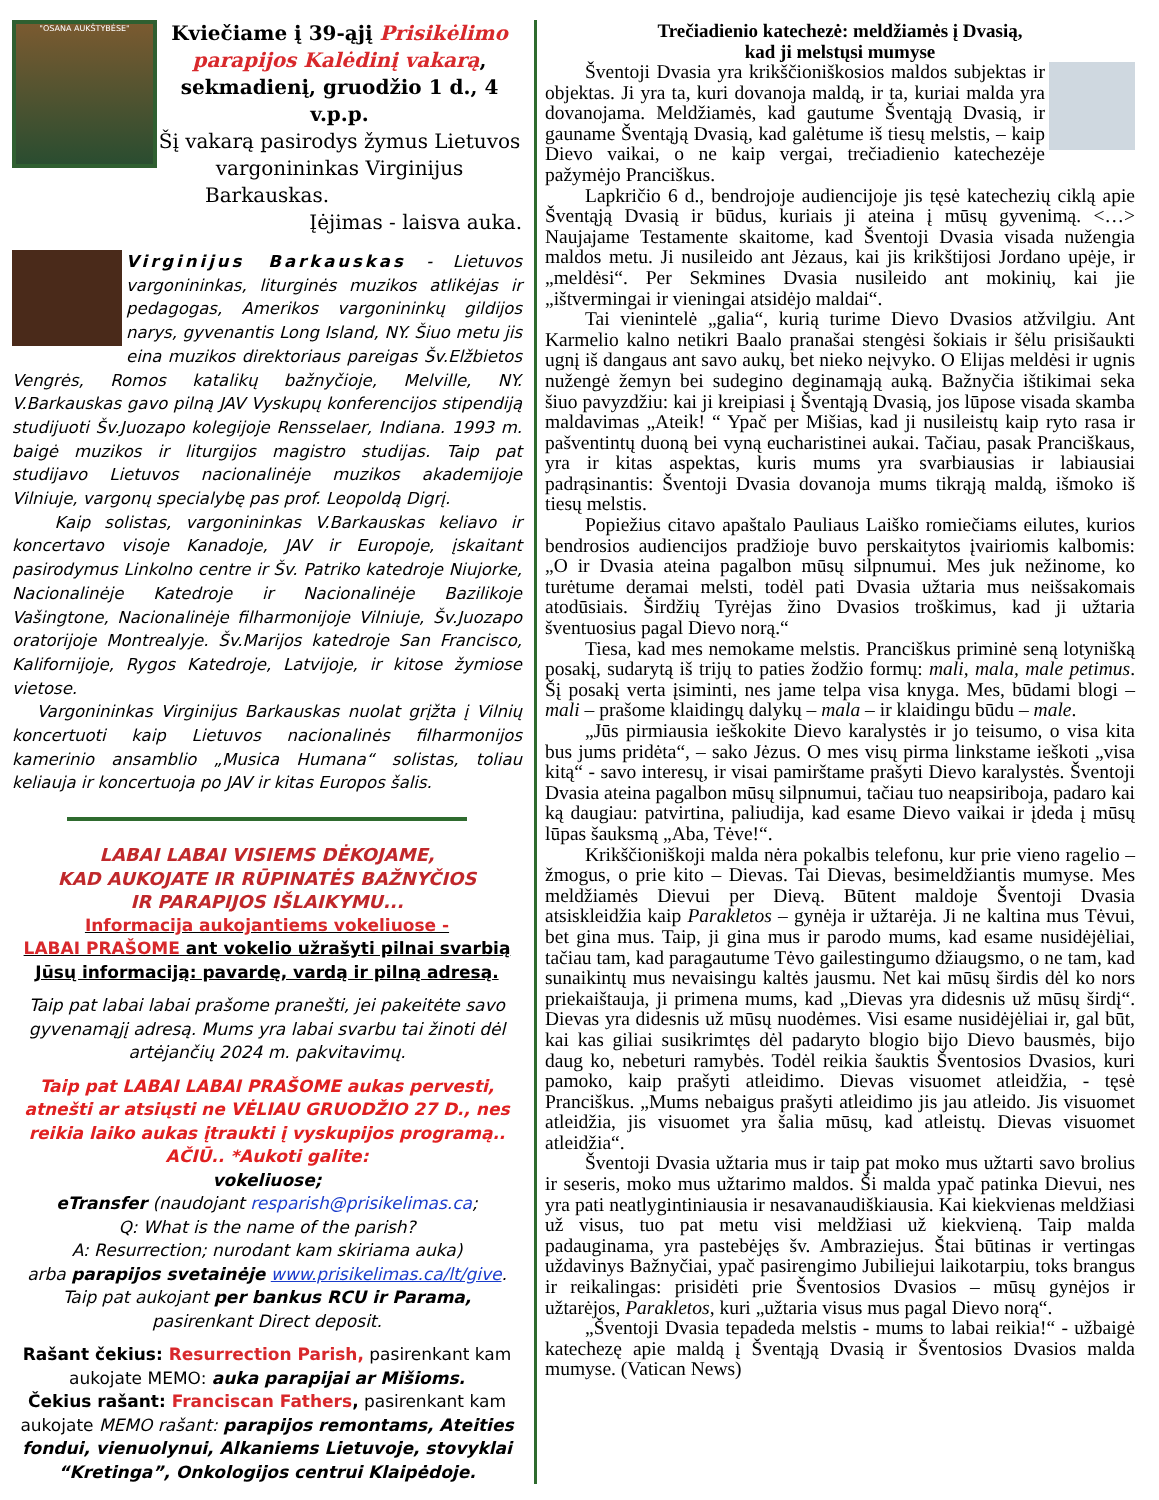"OSANA AUKŠTYBĖSE"
Kviečiame į 39-ąjį Prisikėlimo parapijos Kalėdinį vakarą, sekmadienį, gruodžio 1 d., 4 v.p.p.
Šį vakarą pasirodys žymus Lietuvos vargonininkas Virginijus Barkauskas.
Įėjimas - laisva auka.
Virginijus Barkauskas - Lietuvos vargonininkas, liturginės muzikos atlikėjas ir pedagogas, Amerikos vargonininkų gildijos narys, gyvenantis Long Island, NY. Šiuo metu jis eina muzikos direktoriaus pareigas Šv.Elžbietos Vengrės, Romos katalikų bažnyčioje, Melville, NY. V.Barkauskas gavo pilną JAV Vyskupų konferencijos stipendiją studijuoti Šv.Juozapo kolegijoje Rensselaer, Indiana. 1993 m. baigė muzikos ir liturgijos magistro studijas. Taip pat studijavo Lietuvos nacionalinėje muzikos akademijoje Vilniuje, vargonų specialybę pas prof. Leopoldą Digrį.
Kaip solistas, vargonininkas V.Barkauskas keliavo ir koncertavo visoje Kanadoje, JAV ir Europoje, įskaitant pasirodymus Linkolno centre ir Šv. Patriko katedroje Niujorke, Nacionalinėje Katedroje ir Nacionalinėje Bazilikoje Vašingtone, Nacionalinėje filharmonijoje Vilniuje, Šv.Juozapo oratorijoje Montrealyje. Šv.Marijos katedroje San Francisco, Kalifornijoje, Rygos Katedroje, Latvijoje, ir kitose žymiose vietose.
Vargonininkas Virginijus Barkauskas nuolat grįžta į Vilnių koncertuoti kaip Lietuvos nacionalinės filharmonijos kamerinio ansamblio „Musica Humana“ solistas, toliau keliauja ir koncertuoja po JAV ir kitas Europos šalis.
LABAI LABAI VISIEMS DĖKOJAME,
KAD AUKOJATE IR RŪPINATĖS BAŽNYČIOS
IR PARAPIJOS IŠLAIKYMU...
Informacija aukojantiems vokeliuose -
LABAI PRAŠOME ant vokelio užrašyti pilnai svarbią Jūsų informaciją: pavardę, vardą ir pilną adresą.
Taip pat labai labai prašome pranešti, jei pakeitėte savo gyvenamąjį adresą. Mums yra labai svarbu tai žinoti dėl artėjančių 2024 m. pakvitavimų.
Taip pat LABAI LABAI PRAŠOME aukas pervesti, atnešti ar atsiųsti ne VĖLIAU GRUODŽIO 27 D., nes reikia laiko aukas įtraukti į vyskupijos programą.. AČIŪ.. *Aukoti galite:
vokeliuose;
eTransfer (naudojant resparish@prisikelimas.ca;
Q: What is the name of the parish?
A: Resurrection; nurodant kam skiriama auka)
arba parapijos svetainėje www.prisikelimas.ca/lt/give.
Taip pat aukojant per bankus RCU ir Parama,
pasirenkant Direct deposit.
Rašant čekius: Resurrection Parish, pasirenkant kam aukojate MEMO: auka parapijai ar Mišioms.
Čekius rašant: Franciscan Fathers, pasirenkant kam aukojate MEMO rašant: parapijos remontams, Ateities fondui, vienuolynui, Alkaniems Lietuvoje, stovyklai “Kretinga”, Onkologijos centrui Klaipėdoje.
Trečiadienio katechezė: meldžiamės į Dvasią,
kad ji melstųsi mumyse
Šventoji Dvasia yra krikščioniškosios maldos subjektas ir objektas. Ji yra ta, kuri dovanoja maldą, ir ta, kuriai malda yra dovanojama. Meldžiamės, kad gautume Šventąją Dvasią, ir gauname Šventąją Dvasią, kad galėtume iš tiesų melstis, – kaip Dievo vaikai, o ne kaip vergai, trečiadienio katechezėje pažymėjo Pranciškus.
Lapkričio 6 d., bendrojoje audiencijoje jis tęsė katechezių ciklą apie Šventąją Dvasią ir būdus, kuriais ji ateina į mūsų gyvenimą. <…> Naujajame Testamente skaitome, kad Šventoji Dvasia visada nužengia maldos metu. Ji nusileido ant Jėzaus, kai jis krikštijosi Jordano upėje, ir „meldėsi“. Per Sekmines Dvasia nusileido ant mokinių, kai jie „ištvermingai ir vieningai atsidėjo maldai“.
Tai vienintelė „galia“, kurią turime Dievo Dvasios atžvilgiu. Ant Karmelio kalno netikri Baalo pranašai stengėsi šokiais ir šėlu prisišaukti ugnį iš dangaus ant savo aukų, bet nieko neįvyko. O Elijas meldėsi ir ugnis nužengė žemyn bei sudegino deginamąją auką. Bažnyčia ištikimai seka šiuo pavyzdžiu: kai ji kreipiasi į Šventąją Dvasią, jos lūpose visada skamba maldavimas „Ateik! “ Ypač per Mišias, kad ji nusileistų kaip ryto rasa ir pašventintų duoną bei vyną eucharistinei aukai. Tačiau, pasak Pranciškaus, yra ir kitas aspektas, kuris mums yra svarbiausias ir labiausiai padrąsinantis: Šventoji Dvasia dovanoja mums tikrąją maldą, išmoko iš tiesų melstis.
Popiežius citavo apaštalo Pauliaus Laiško romiečiams eilutes, kurios bendrosios audiencijos pradžioje buvo perskaitytos įvairiomis kalbomis: „O ir Dvasia ateina pagalbon mūsų silpnumui. Mes juk nežinome, ko turėtume deramai melsti, todėl pati Dvasia užtaria mus neišsakomais atodūsiais. Širdžių Tyrėjas žino Dvasios troškimus, kad ji užtaria šventuosius pagal Dievo norą.“
Tiesa, kad mes nemokame melstis. Pranciškus priminė seną lotynišką posakį, sudarytą iš trijų to paties žodžio formų: mali, mala, male petimus. Šį posakį verta įsiminti, nes jame telpa visa knyga. Mes, būdami blogi – mali – prašome klaidingų dalykų – mala – ir klaidingu būdu – male.
„Jūs pirmiausia ieškokite Dievo karalystės ir jo teisumo, o visa kita bus jums pridėta“, – sako Jėzus. O mes visų pirma linkstame ieškoti „visa kitą“ - savo interesų, ir visai pamirštame prašyti Dievo karalystės. Šventoji Dvasia ateina pagalbon mūsų silpnumui, tačiau tuo neapsiriboja, padaro kai ką daugiau: patvirtina, paliudija, kad esame Dievo vaikai ir įdeda į mūsų lūpas šauksmą „Aba, Tėve!“.
Krikščioniškoji malda nėra pokalbis telefonu, kur prie vieno ragelio – žmogus, o prie kito – Dievas. Tai Dievas, besimeldžiantis mumyse. Mes meldžiamės Dievui per Dievą. Būtent maldoje Šventoji Dvasia atsiskleidžia kaip Parakletos – gynėja ir užtarėja. Ji ne kaltina mus Tėvui, bet gina mus. Taip, ji gina mus ir parodo mums, kad esame nusidėjėliai, tačiau tam, kad paragautume Tėvo gailestingumo džiaugsmo, o ne tam, kad sunaikintų mus nevaisingu kaltės jausmu. Net kai mūsų širdis dėl ko nors priekaištauja, ji primena mums, kad „Dievas yra didesnis už mūsų širdį“. Dievas yra didesnis už mūsų nuodėmes. Visi esame nusidėjėliai ir, gal būt, kai kas giliai susikrimtęs dėl padaryto blogio bijo Dievo bausmės, bijo daug ko, nebeturi ramybės. Todėl reikia šauktis Šventosios Dvasios, kuri pamoko, kaip prašyti atleidimo. Dievas visuomet atleidžia, - tęsė Pranciškus. „Mums nebaigus prašyti atleidimo jis jau atleido. Jis visuomet atleidžia, jis visuomet yra šalia mūsų, kad atleistų. Dievas visuomet atleidžia“.
Šventoji Dvasia užtaria mus ir taip pat moko mus užtarti savo brolius ir seseris, moko mus užtarimo maldos. Ši malda ypač patinka Dievui, nes yra pati neatlygintiniausia ir nesavanaudiškiausia. Kai kiekvienas meldžiasi už visus, tuo pat metu visi meldžiasi už kiekvieną. Taip malda padauginama, yra pastebėjęs šv. Ambraziejus. Štai būtinas ir vertingas uždavinys Bažnyčiai, ypač pasirengimo Jubiliejui laikotarpiu, toks brangus ir reikalingas: prisidėti prie Šventosios Dvasios – mūsų gynėjos ir užtarėjos, Parakletos, kuri „užtaria visus mus pagal Dievo norą“.
„Šventoji Dvasia tepadeda melstis - mums to labai reikia!“ - užbaigė katechezę apie maldą į Šventąją Dvasią ir Šventosios Dvasios malda mumyse. (Vatican News)